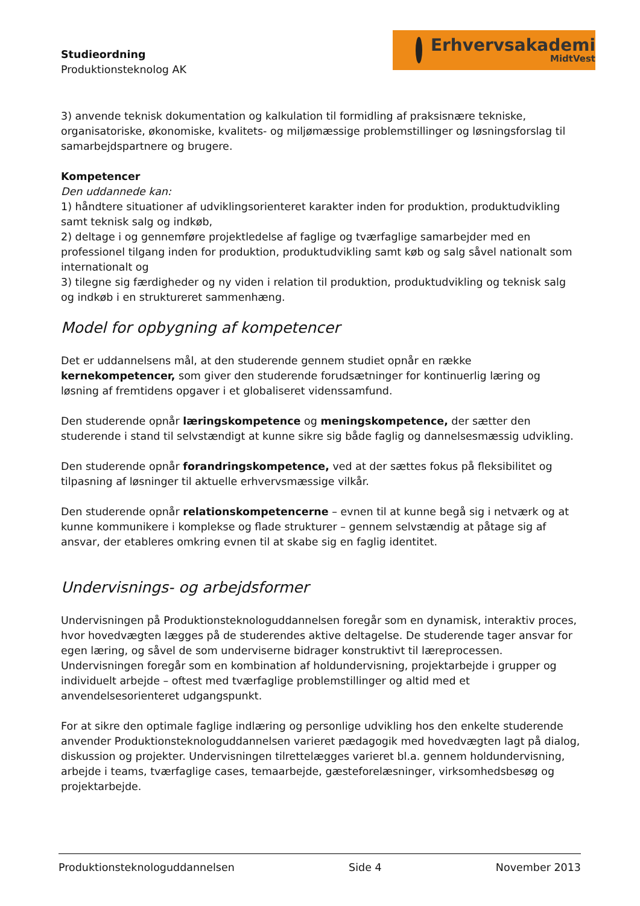Studieordning
Produktionsteknolog AK
Erhvervsakademi
MidtVest
3) anvende teknisk dokumentation og kalkulation til formidling af praksisnære tekniske, organisatoriske, økonomiske, kvalitets- og miljømæssige problemstillinger og løsningsforslag til samarbejdspartnere og brugere.
Kompetencer
Den uddannede kan:
1) håndtere situationer af udviklingsorienteret karakter inden for produktion, produktudvikling samt teknisk salg og indkøb,
2) deltage i og gennemføre projektledelse af faglige og tværfaglige samarbejder med en professionel tilgang inden for produktion, produktudvikling samt køb og salg såvel nationalt som internationalt og
3) tilegne sig færdigheder og ny viden i relation til produktion, produktudvikling og teknisk salg og indkøb i en struktureret sammenhæng.
Model for opbygning af kompetencer
Det er uddannelsens mål, at den studerende gennem studiet opnår en række kernekompetencer, som giver den studerende forudsætninger for kontinuerlig læring og løsning af fremtidens opgaver i et globaliseret videnssamfund.
Den studerende opnår læringskompetence og meningskompetence, der sætter den studerende i stand til selvstændigt at kunne sikre sig både faglig og dannelsesmæssig udvikling.
Den studerende opnår forandringskompetence, ved at der sættes fokus på fleksibilitet og tilpasning af løsninger til aktuelle erhvervsmæssige vilkår.
Den studerende opnår relationskompetencerne – evnen til at kunne begå sig i netværk og at kunne kommunikere i komplekse og flade strukturer – gennem selvstændig at påtage sig af ansvar, der etableres omkring evnen til at skabe sig en faglig identitet.
Undervisnings- og arbejdsformer
Undervisningen på Produktionsteknologuddannelsen foregår som en dynamisk, interaktiv proces, hvor hovedvægten lægges på de studerendes aktive deltagelse. De studerende tager ansvar for egen læring, og såvel de som underviserne bidrager konstruktivt til læreprocessen. Undervisningen foregår som en kombination af holdundervisning, projektarbejde i grupper og individuelt arbejde – oftest med tværfaglige problemstillinger og altid med et anvendelsesorienteret udgangspunkt.
For at sikre den optimale faglige indlæring og personlige udvikling hos den enkelte studerende anvender Produktionsteknologuddannelsen varieret pædagogik med hovedvægten lagt på dialog, diskussion og projekter. Undervisningen tilrettelægges varieret bl.a. gennem holdundervisning, arbejde i teams, tværfaglige cases, temaarbejde, gæsteforelæsninger, virksomhedsbesøg og projektarbejde.
Produktionsteknologuddannelsen Side 4 November 2013